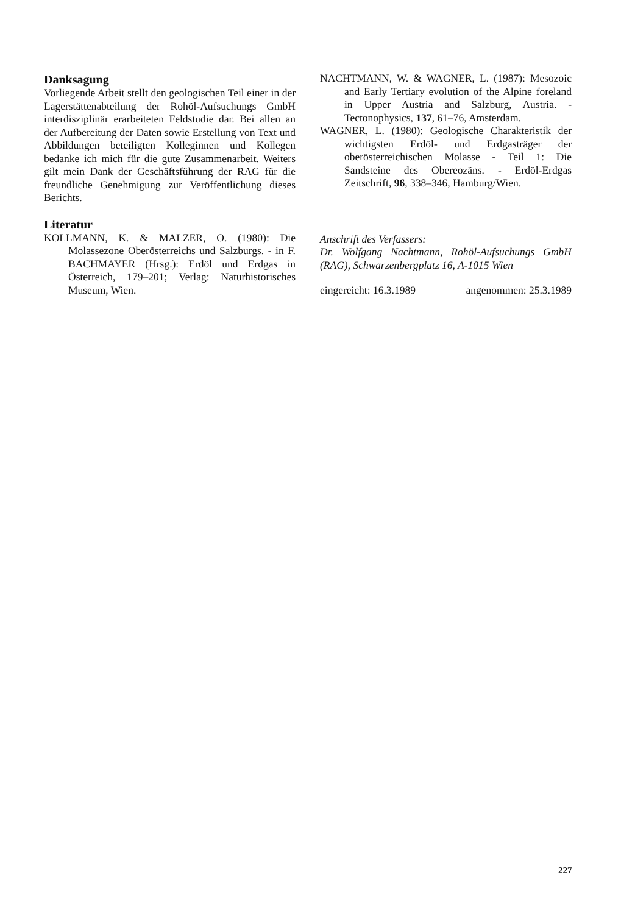Danksagung
Vorliegende Arbeit stellt den geologischen Teil einer in der Lagerstättenabteilung der Rohöl-Aufsuchungs GmbH interdisziplinär erarbeiteten Feldstudie dar. Bei allen an der Aufbereitung der Daten sowie Erstellung von Text und Abbildungen beteiligten Kolleginnen und Kollegen bedanke ich mich für die gute Zusammenarbeit. Weiters gilt mein Dank der Geschäftsführung der RAG für die freundliche Genehmigung zur Veröffentlichung dieses Berichts.
Literatur
KOLLMANN, K. & MALZER, O. (1980): Die Molassezone Oberösterreichs und Salzburgs. - in F. BACHMAYER (Hrsg.): Erdöl und Erdgas in Österreich, 179–201; Verlag: Naturhistorisches Museum, Wien.
NACHTMANN, W. & WAGNER, L. (1987): Mesozoic and Early Tertiary evolution of the Alpine foreland in Upper Austria and Salzburg, Austria. - Tectonophysics, 137, 61–76, Amsterdam.
WAGNER, L. (1980): Geologische Charakteristik der wichtigsten Erdöl- und Erdgasträger der oberösterreichischen Molasse - Teil 1: Die Sandsteine des Obereozäns. - Erdöl-Erdgas Zeitschrift, 96, 338–346, Hamburg/Wien.
Anschrift des Verfassers:
Dr. Wolfgang Nachtmann, Rohöl-Aufsuchungs GmbH (RAG), Schwarzenbergplatz 16, A-1015 Wien
eingereicht: 16.3.1989 angenommen: 25.3.1989
227